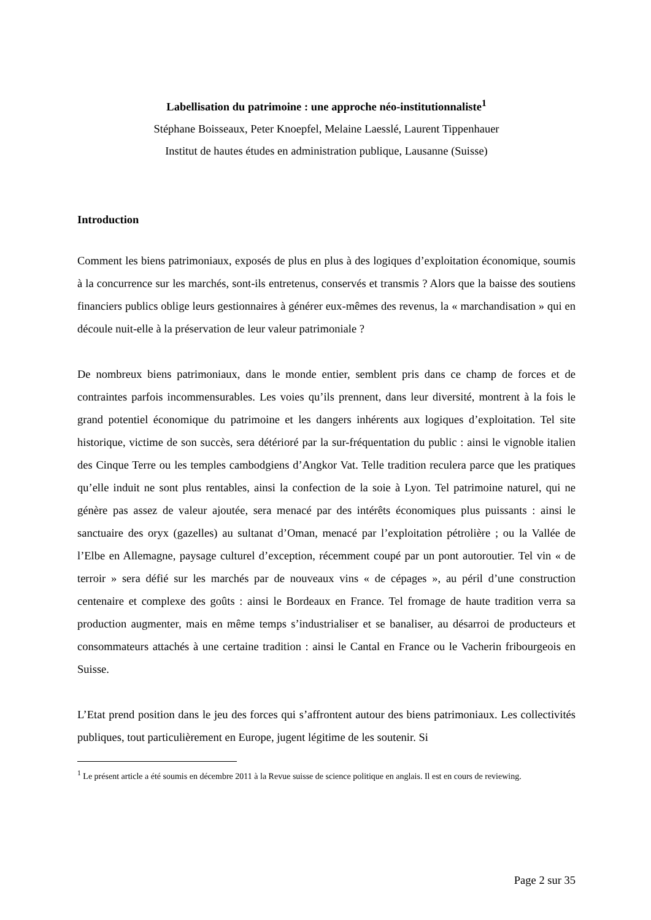Labellisation du patrimoine : une approche néo-institutionnaliste<sup>1</sup>
Stéphane Boisseaux, Peter Knoepfel, Melaine Laesslé, Laurent Tippenhauer
Institut de hautes études en administration publique, Lausanne (Suisse)
Introduction
Comment les biens patrimoniaux, exposés de plus en plus à des logiques d’exploitation économique, soumis à la concurrence sur les marchés, sont-ils entretenus, conservés et transmis ? Alors que la baisse des soutiens financiers publics oblige leurs gestionnaires à générer eux-mêmes des revenus, la « marchandisation » qui en découle nuit-elle à la préservation de leur valeur patrimoniale ?
De nombreux biens patrimoniaux, dans le monde entier, semblent pris dans ce champ de forces et de contraintes parfois incommensurables. Les voies qu’ils prennent, dans leur diversité, montrent à la fois le grand potentiel économique du patrimoine et les dangers inhérents aux logiques d’exploitation. Tel site historique, victime de son succès, sera détérioré par la sur-fréquentation du public : ainsi le vignoble italien des Cinque Terre ou les temples cambodgiens d’Angkor Vat. Telle tradition reculera parce que les pratiques qu’elle induit ne sont plus rentables, ainsi la confection de la soie à Lyon. Tel patrimoine naturel, qui ne génère pas assez de valeur ajoutée, sera menacé par des intérêts économiques plus puissants : ainsi le sanctuaire des oryx (gazelles) au sultanat d’Oman, menacé par l’exploitation pétrolière ; ou la Vallée de l’Elbe en Allemagne, paysage culturel d’exception, récemment coupé par un pont autoroutier. Tel vin « de terroir » sera défié sur les marchés par de nouveaux vins « de cépages », au péril d’une construction centenaire et complexe des goûts : ainsi le Bordeaux en France. Tel fromage de haute tradition verra sa production augmenter, mais en même temps s’industrialiser et se banaliser, au désarroi de producteurs et consommateurs attachés à une certaine tradition : ainsi le Cantal en France ou le Vacherin fribourgeois en Suisse.
L’Etat prend position dans le jeu des forces qui s’affrontent autour des biens patrimoniaux. Les collectivités publiques, tout particulièrement en Europe, jugent légitime de les soutenir. Si
<sup>1</sup> Le présent article a été soumis en décembre 2011 à la Revue suisse de science politique en anglais. Il est en cours de reviewing.
Page 2 sur 35